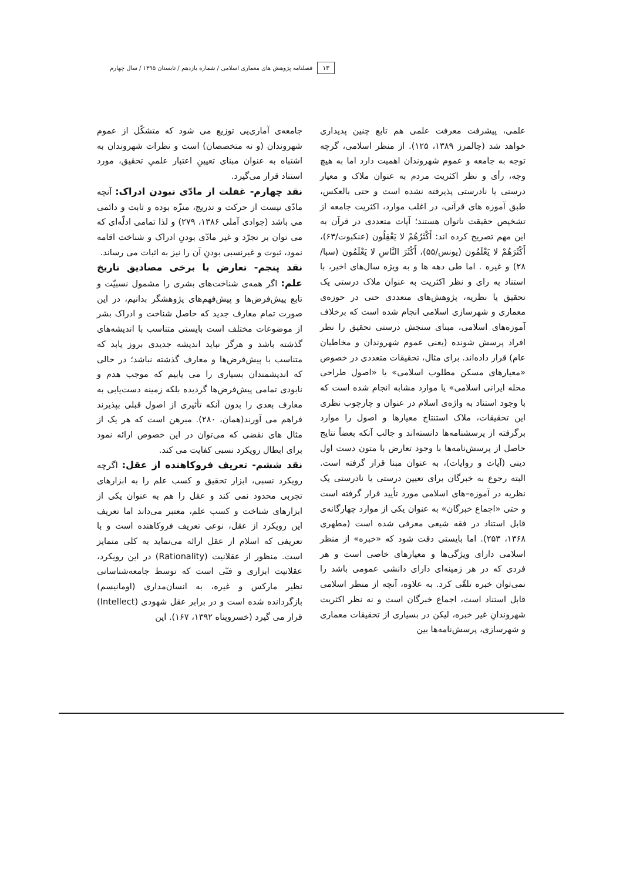۱۳ فصلنامه پژوهش های معماری اسلامی / شماره یازدهم / تابستان ۱۳۹۵ / سال چهارم
علمی، پیشرفت معرفت علمی هم تابع چنین پدیداری خواهد شد (چالمرز ۱۳۸۹، ۱۲۵). از منظر اسلامی، گرچه توجه به جامعه و عموم شهروندان اهمیت دارد اما به هیچ وجه، رأی و نظر اکثریت مردم به عنوان ملاک و معیار درستی یا نادرستی پذیرفته نشده است و حتی بالعکس، طبق آموزه های قرآنی، در اغلب موارد، اکثریت جامعه از تشخیص حقیقت ناتوان هستند؛ آیات متعددی در قرآن به این مهم تصریح کرده اند: أَكْثَرُهُمْ لا يَعْقِلُون (عنکبوت/۶۳)، أَكْثَرَهُمْ لا يَعْلَمُون (یونس/۵۵)، أَكْثَرَ النَّاسِ لا يَعْلَمُون (سبا/۲۸) و غیره . اما طی دهه ها و به ویژه سال‌های اخیر، با استناد به رای و نظر اکثریت به عنوان ملاک درستی یک تحقیق یا نظریه، پژوهش‌های متعددی حتی در حوزه‌ی معماری و شهرسازی اسلامی انجام شده است که برخلاف آموزه‌های اسلامی، مبنای سنجش درستی تحقیق را نظر افراد پرسش شونده (یعنی عموم شهروندان و مخاطبان عام) قرار داده‌اند. برای مثال، تحقیقات متعددی در خصوص «معیارهای مسکن مطلوب اسلامی» یا «اصول طراحی محله ایرانی اسلامی» یا موارد مشابه انجام شده است که با وجود استناد به واژه‌ی اسلام در عنوان و چارچوب نظری این تحقیقات، ملاک استنتاج معیارها و اصول را موارد برگرفته از پرسشنامه‌ها دانسته‌اند و جالب آنکه بعضاً نتایج حاصل از پرسش‌نامه‌ها با وجود تعارض با متون دست اول دینی (آیات و روایات)، به عنوان مبنا قرار گرفته است. البته رجوع به خبرگان برای تعیین درستی یا نادرستی یک نظریه در آموزه–های اسلامی مورد تأیید قرار گرفته است و حتی «اجماع خبرگان» به عنوان یکی از موارد چهارگانه‌ی قابل استناد در فقه شیعی معرفی شده است (مطهری ۱۳۶۸، ۲۵۳). اما بایستی دقت شود که «خبره» از منظر اسلامی دارای ویژگی‌ها و معیارهای خاصی است و هر فردی که در هر زمینه‌ای دارای دانشی عمومی باشد را نمی‌توان خبره تلقّی کرد. به علاوه، آنچه از منظر اسلامی قابل استناد است، اجماع خبرگان است و نه نظر اکثریت شهروندانِ غیر خبره، لیکن در بسیاری از تحقیقات معماری و شهرسازی، پرسش‌نامه‌ها بین
جامعه‌ی آماری‌یی توزیع می شود که متشکّل از عموم شهروندان (و نه متخصصان) است و نظرات شهروندان به اشتباه به عنوان مبنای تعیینِ اعتبار علمیِ تحقیق، مورد استناد قرار می‌گیرد.
نقد چهارم- غفلت از مادّی نبودن ادراک: آنچه مادّی نیست از حرکت و تدریج، منزّه بوده و ثابت و دائمی می باشد (جوادی آملی ۱۳۸۶، ۲۷۹) و لذا تمامی ادلّه‌ای که می توان بر تجرّد و غیر مادّی بودنِ ادراک و شناخت اقامه نمود، ثبوت و غیرنسبی بودنِ آن را نیز به اثبات می رساند.
نقد پنجم- تعارض با برخی مصادیق تاریخ علم: اگر همه‌ی شناخت‌های بشری را مشمول نسبیّت و تابع پیش‌فرض‌ها و پیش‌فهم‌های پژوهشگر بدانیم، در این صورت تمام معارف جدید که حاصل شناخت و ادراک بشر از موضوعات مختلف است بایستی متناسب با اندیشه‌های گذشته باشد و هرگز نباید اندیشه جدیدی بروز یابد که متناسب با پیش‌فرض‌ها و معارف گذشته نباشد؛ در حالی که اندیشمندان بسیاری را می یابیم که موجب هدم و نابودی تمامی پیش‌فرض‌ها گردیده بلکه زمینه دست‌یابی به معارف بعدی را بدون آنکه تأثیری از اصول قبلی بپذیرند فراهم می آورند(همان، ۲۸۰). مبرهن است که هر یک از مثال های نقضی که می‌توان در این خصوص ارائه نمود برای ابطال رویکرد نسبی کفایت می کند.
نقد ششم- تعریف فروکاهنده از عقل: اگرچه رویکرد نسبی، ابزار تحقیق و کسب علم را به ابزارهای تجربی محدود نمی کند و عقل را هم به عنوان یکی از ابزارهای شناخت و کسب علم، معتبر می‌داند اما تعریف این رویکرد از عقل، نوعی تعریف فروکاهنده است و با تعریفی که اسلام از عقل ارائه می‌نماید به کلی متمایز است. منظور از عقلانیت (Rationality) در این رویکرد، عقلانیت ابزاری و فنّی است که توسط جامعه‌شناسانی نظیر مارکس و غیره، به انسان‌مداری (اومانیسم) بازگردانده شده است و در برابر عقل شهودی (Intellect) قرار می گیرد (خسروپناه ۱۳۹۲، ۱۶۷). این